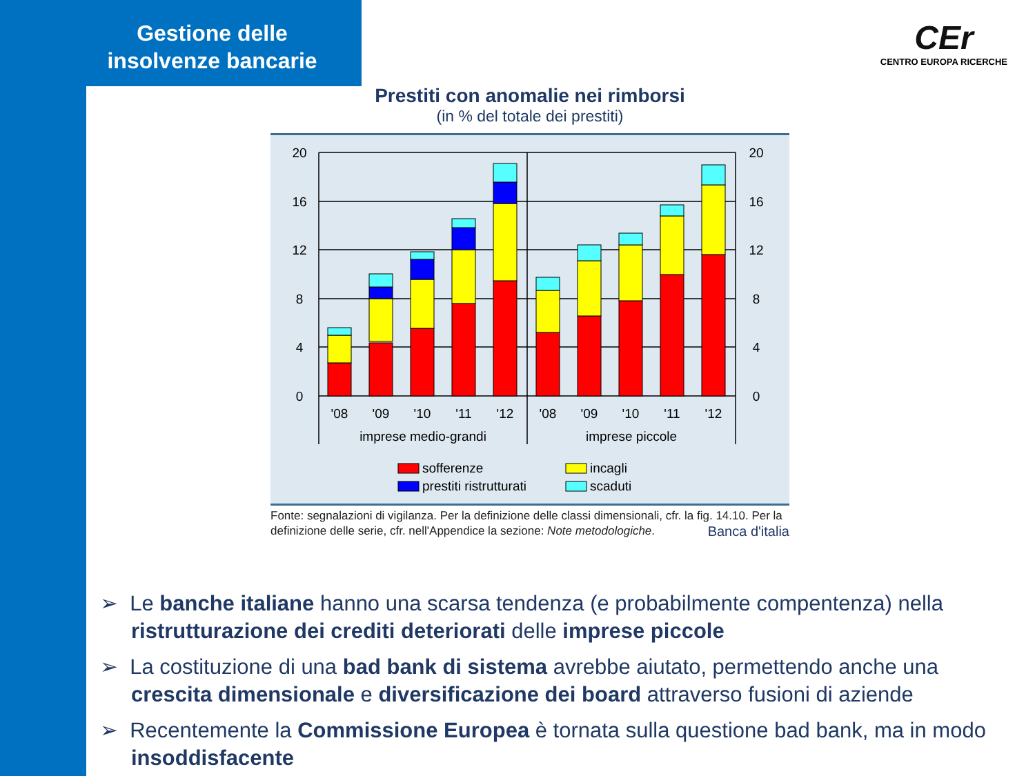Gestione delle insolvenze bancarie
CEr
CENTRO EUROPA RICERCHE
Prestiti con anomalie nei rimborsi
(in % del totale dei prestiti)
20
16
12
8
4
0
20
16
12
8
4
0
'08
'09
'10
'11
'12
'08
'09
'10
'11
'12
imprese medio-grandi
imprese piccole
sofferenze
prestiti ristrutturati
incagli
scaduti
Fonte: segnalazioni di vigilanza. Per la definizione delle classi dimensionali, cfr. la fig. 14.10. Per la definizione delle serie, cfr. nell'Appendice la sezione: Note metodologiche. Banca d'italia
➢ Le banche italiane hanno una scarsa tendenza (e probabilmente compentenza) nella ristrutturazione dei crediti deteriorati delle imprese piccole
➢ La costituzione di una bad bank di sistema avrebbe aiutato, permettendo anche una crescita dimensionale e diversificazione dei board attraverso fusioni di aziende
➢ Recentemente la Commissione Europea è tornata sulla questione bad bank, ma in modo insoddisfacente